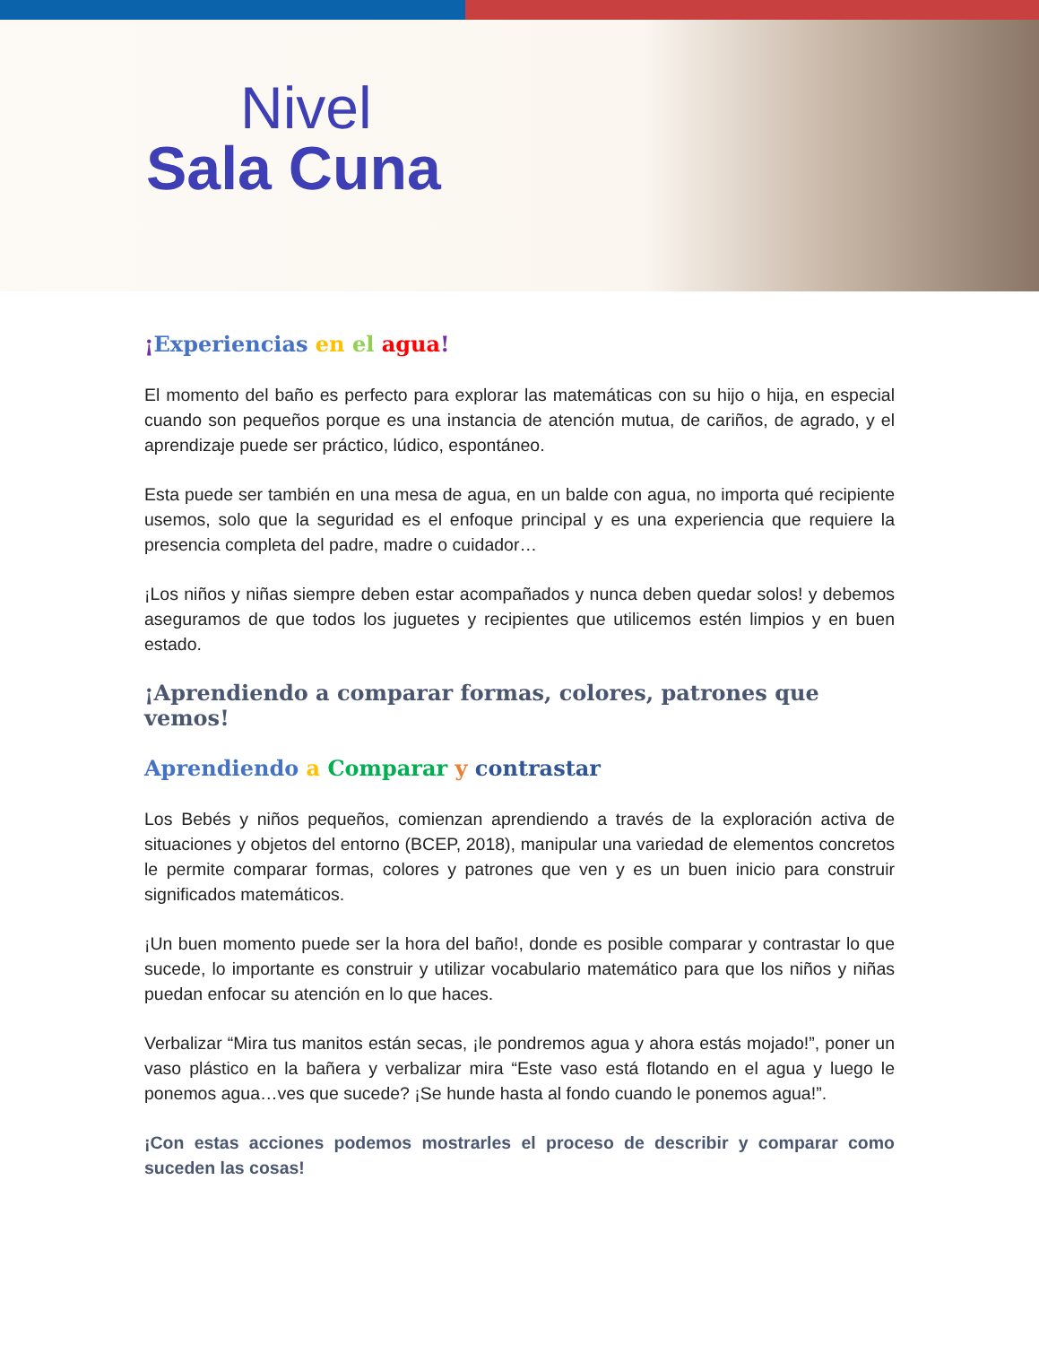Nivel
Sala Cuna
¡Experiencias en el agua!
El momento del baño es perfecto para explorar las matemáticas con su hijo o hija, en especial cuando son pequeños porque es una instancia de atención mutua, de cariños, de agrado, y el aprendizaje puede ser práctico, lúdico, espontáneo.
Esta puede ser también en una mesa de agua, en un balde con agua, no importa qué recipiente usemos, solo que la seguridad es el enfoque principal y es una experiencia que requiere la presencia completa del padre, madre o cuidador…
¡Los niños y niñas siempre deben estar acompañados y nunca deben quedar solos! y debemos aseguramos de que todos los juguetes y recipientes que utilicemos estén limpios y en buen estado.
¡Aprendiendo a comparar formas, colores, patrones que vemos!
Aprendiendo a Comparar y contrastar
Los Bebés y niños pequeños, comienzan aprendiendo a través de la exploración activa de situaciones y objetos del entorno (BCEP, 2018), manipular una variedad de elementos concretos le permite comparar formas, colores y patrones que ven y es un buen inicio para construir significados matemáticos.
¡Un buen momento puede ser la hora del baño!, donde es posible comparar y contrastar lo que sucede, lo importante es construir y utilizar vocabulario matemático para que los niños y niñas puedan enfocar su atención en lo que haces.
Verbalizar “Mira tus manitos están secas, ¡le pondremos agua y ahora estás mojado!”, poner un vaso plástico en la bañera y verbalizar mira “Este vaso está flotando en el agua y luego le ponemos agua…ves que sucede? ¡Se hunde hasta al fondo cuando le ponemos agua!”.
¡Con estas acciones podemos mostrarles el proceso de describir y comparar como suceden las cosas!